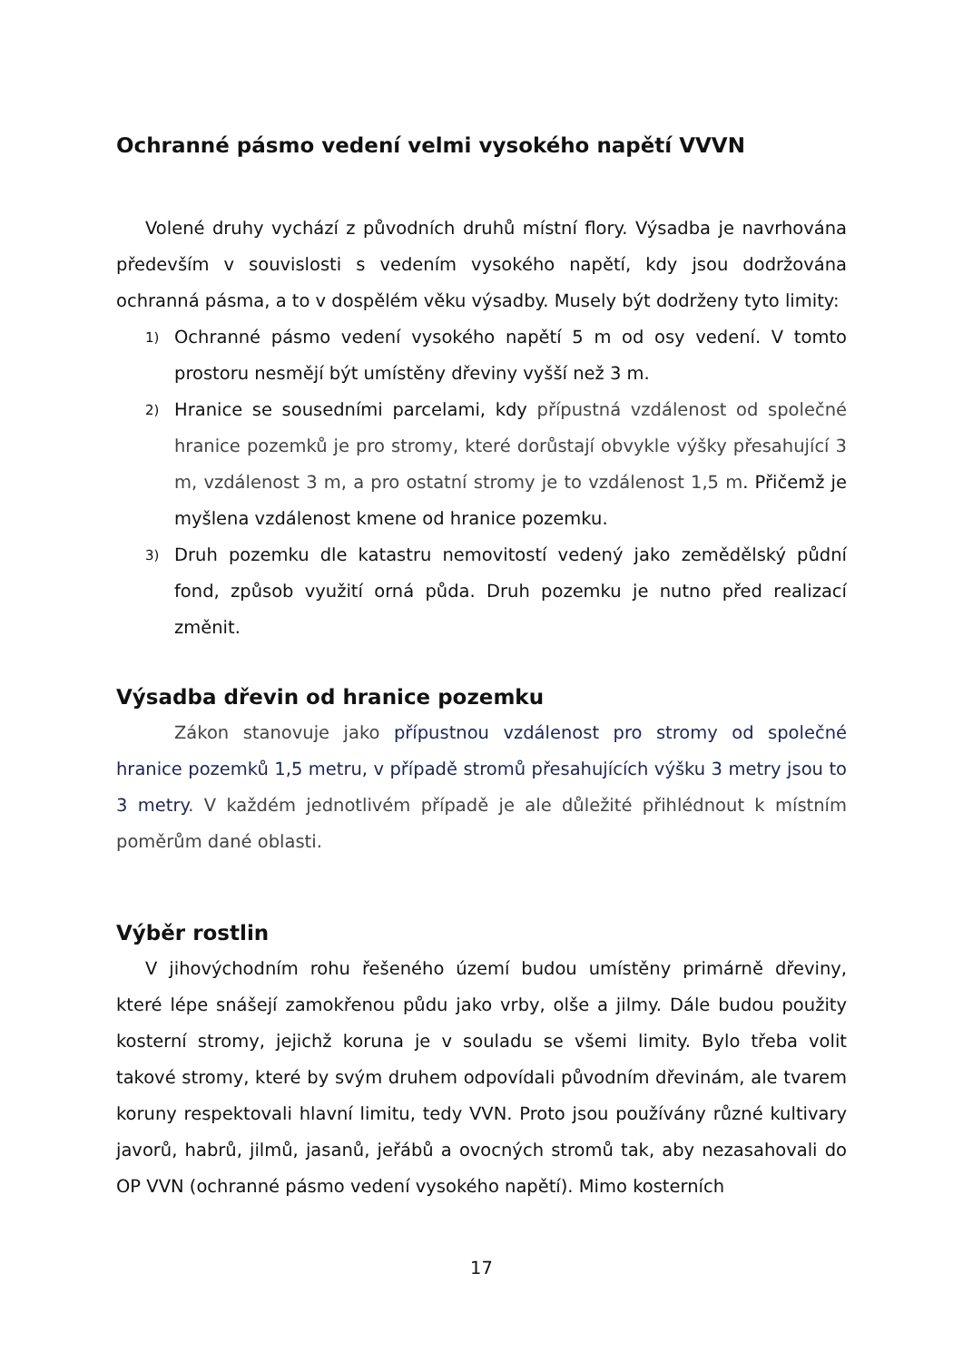Ochranné pásmo vedení velmi vysokého napětí VVVN
Volené druhy vychází z původních druhů místní flory. Výsadba je navrhována především v souvislosti s vedením vysokého napětí, kdy jsou dodržována ochranná pásma, a to v dospělém věku výsadby. Musely být dodrženy tyto limity:
1) Ochranné pásmo vedení vysokého napětí 5 m od osy vedení. V tomto prostoru nesmějí být umístěny dřeviny vyšší než 3 m.
2) Hranice se sousedními parcelami, kdy přípustná vzdálenost od společné hranice pozemků je pro stromy, které dorůstají obvykle výšky přesahující 3 m, vzdálenost 3 m, a pro ostatní stromy je to vzdálenost 1,5 m. Přičemž je myšlena vzdálenost kmene od hranice pozemku.
3) Druh pozemku dle katastru nemovitostí vedený jako zemědělský půdní fond, způsob využití orná půda. Druh pozemku je nutno před realizací změnit.
Výsadba dřevin od hranice pozemku
Zákon stanovuje jako přípustnou vzdálenost pro stromy od společné hranice pozemků 1,5 metru, v případě stromů přesahujících výšku 3 metry jsou to 3 metry. V každém jednotlivém případě je ale důležité přihlédnout k místním poměrům dané oblasti.
Výběr rostlin
V jihovýchodním rohu řešeného území budou umístěny primárně dřeviny, které lépe snášejí zamokřenou půdu jako vrby, olše a jilmy. Dále budou použity kosterní stromy, jejichž koruna je v souladu se všemi limity. Bylo třeba volit takové stromy, které by svým druhem odpovídali původním dřevinám, ale tvarem koruny respektovali hlavní limitu, tedy VVN. Proto jsou používány různé kultivary javorů, habrů, jilmů, jasanů, jeřábů a ovocných stromů tak, aby nezasahovali do OP VVN (ochranné pásmo vedení vysokého napětí). Mimo kosterních
17